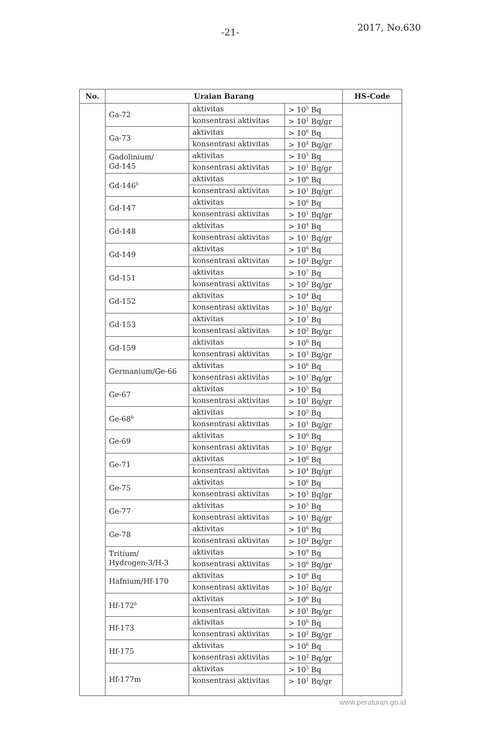-21- 2017, No.630
| No. | Uraian Barang | | | HS-Code |
| --- | --- | --- | --- | --- |
| | Ga-72 | aktivitas | > 10<sup>5</sup> Bq | |
| | | konsentrasi aktivitas | > 10<sup>1</sup> Bq/gr | |
| | Ga-73 | aktivitas | > 10<sup>6</sup> Bq | |
| | | konsentrasi aktivitas | > 10<sup>2</sup> Bq/gr | |
| | Gadolinium/ Gd-145 | aktivitas | > 10<sup>5</sup> Bq | |
| | | konsentrasi aktivitas | > 10<sup>1</sup> Bq/gr | |
| | Gd-146<sup>b</sup> | aktivitas | > 10<sup>6</sup> Bq | |
| | | konsentrasi aktivitas | > 10<sup>1</sup> Bq/gr | |
| | Gd-147 | aktivitas | > 10<sup>6</sup> Bq | |
| | | konsentrasi aktivitas | > 10<sup>1</sup> Bq/gr | |
| | Gd-148 | aktivitas | > 10<sup>4</sup> Bq | |
| | | konsentrasi aktivitas | > 10<sup>1</sup> Bq/gr | |
| | Gd-149 | aktivitas | > 10<sup>6</sup> Bq | |
| | | konsentrasi aktivitas | > 10<sup>2</sup> Bq/gr | |
| | Gd-151 | aktivitas | > 10<sup>7</sup> Bq | |
| | | konsentrasi aktivitas | > 10<sup>2</sup> Bq/gr | |
| | Gd-152 | aktivitas | > 10<sup>4</sup> Bq | |
| | | konsentrasi aktivitas | > 10<sup>1</sup> Bq/gr | |
| | Gd-153 | aktivitas | > 10<sup>7</sup> Bq | |
| | | konsentrasi aktivitas | > 10<sup>2</sup> Bq/gr | |
| | Gd-159 | aktivitas | > 10<sup>6</sup> Bq | |
| | | konsentrasi aktivitas | > 10<sup>3</sup> Bq/gr | |
| | Germanium/Ge-66 | aktivitas | > 10<sup>6</sup> Bq | |
| | | konsentrasi aktivitas | > 10<sup>1</sup> Bq/gr | |
| | Ge-67 | aktivitas | > 10<sup>5</sup> Bq | |
| | | konsentrasi aktivitas | > 10<sup>1</sup> Bq/gr | |
| | Ge-68<sup>b</sup> | aktivitas | > 10<sup>5</sup> Bq | |
| | | konsentrasi aktivitas | > 10<sup>1</sup> Bq/gr | |
| | Ge-69 | aktivitas | > 10<sup>6</sup> Bq | |
| | | konsentrasi aktivitas | > 10<sup>1</sup> Bq/gr | |
| | Ge-71 | aktivitas | > 10<sup>8</sup> Bq | |
| | | konsentrasi aktivitas | > 10<sup>4</sup> Bq/gr | |
| | Ge-75 | aktivitas | > 10<sup>6</sup> Bq | |
| | | konsentrasi aktivitas | > 10<sup>3</sup> Bq/gr | |
| | Ge-77 | aktivitas | > 10<sup>5</sup> Bq | |
| | | konsentrasi aktivitas | > 10<sup>1</sup> Bq/gr | |
| | Ge-78 | aktivitas | > 10<sup>6</sup> Bq | |
| | | konsentrasi aktivitas | > 10<sup>2</sup> Bq/gr | |
| | Tritium/ Hydrogen-3/H-3 | aktivitas | > 10<sup>9</sup> Bq | |
| | | konsentrasi aktivitas | > 10<sup>6</sup> Bq/gr | |
| | Hafnium/Hf-170 | aktivitas | > 10<sup>6</sup> Bq | |
| | | konsentrasi aktivitas | > 10<sup>2</sup> Bq/gr | |
| | Hf-172<sup>b</sup> | aktivitas | > 10<sup>6</sup> Bq | |
| | | konsentrasi aktivitas | > 10<sup>1</sup> Bq/gr | |
| | Hf-173 | aktivitas | > 10<sup>6</sup> Bq | |
| | | konsentrasi aktivitas | > 10<sup>2</sup> Bq/gr | |
| | Hf-175 | aktivitas | > 10<sup>6</sup> Bq | |
| | | konsentrasi aktivitas | > 10<sup>2</sup> Bq/gr | |
| | Hf-177m | aktivitas | > 10<sup>5</sup> Bq | |
| | | konsentrasi aktivitas | > 10<sup>1</sup> Bq/gr | |
www.peraturan.go.id